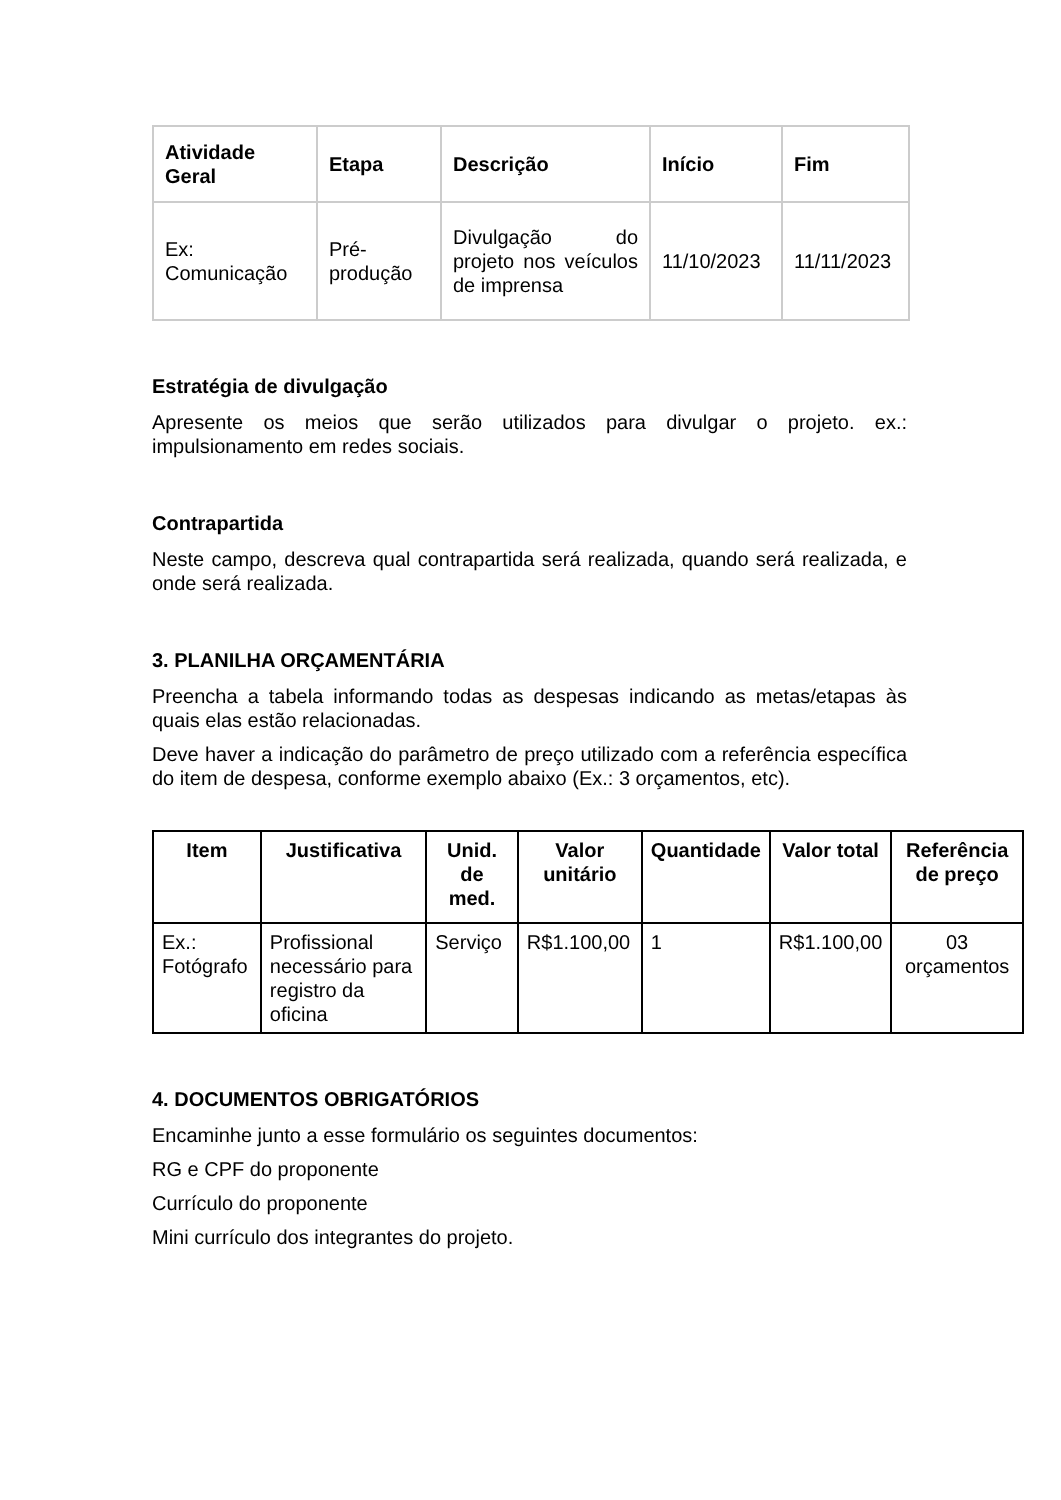| Atividade Geral | Etapa | Descrição | Início | Fim |
| Ex: Comunicação | Pré-produção | Divulgação do projeto nos veículos de imprensa | 11/10/2023 | 11/11/2023 |
Estratégia de divulgação
Apresente os meios que serão utilizados para divulgar o projeto. ex.: impulsionamento em redes sociais.
Contrapartida
Neste campo, descreva qual contrapartida será realizada, quando será realizada, e onde será realizada.
3. PLANILHA ORÇAMENTÁRIA
Preencha a tabela informando todas as despesas indicando as metas/etapas às quais elas estão relacionadas.
Deve haver a indicação do parâmetro de preço utilizado com a referência específica do item de despesa, conforme exemplo abaixo (Ex.: 3 orçamentos, etc).
| Item | Justificativa | Unid. de med. | Valor unitário | Quantidade | Valor total | Referência de preço |
| --- | --- | --- | --- | --- | --- | --- |
| Ex.: Fotógrafo | Profissional necessário para registro da oficina | Serviço | R$1.100,00 | 1 | R$1.100,00 | 03 orçamentos |
4. DOCUMENTOS OBRIGATÓRIOS
Encaminhe junto a esse formulário os seguintes documentos:
RG e CPF do proponente
Currículo do proponente
Mini currículo dos integrantes do projeto.